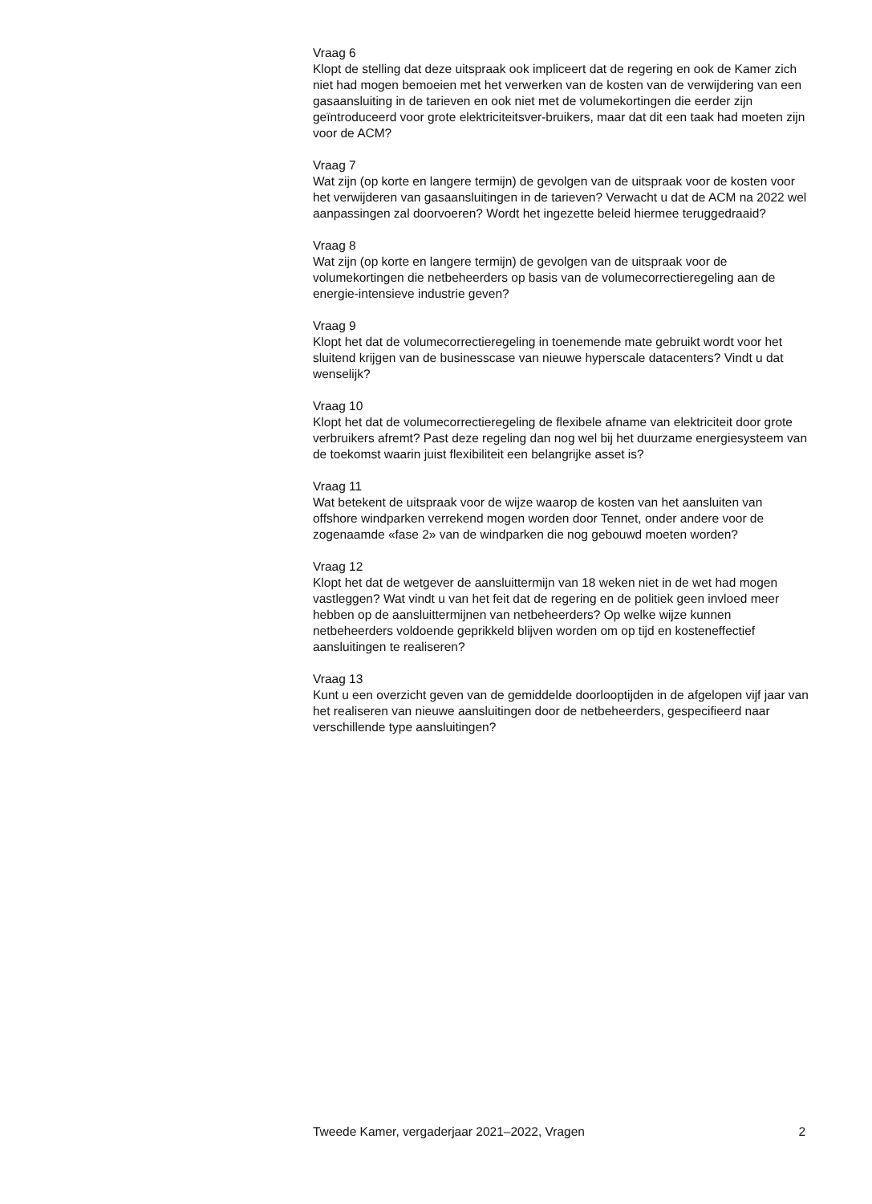Vraag 6
Klopt de stelling dat deze uitspraak ook impliceert dat de regering en ook de Kamer zich niet had mogen bemoeien met het verwerken van de kosten van de verwijdering van een gasaansluiting in de tarieven en ook niet met de volumekortingen die eerder zijn geïntroduceerd voor grote elektriciteitsver-bruikers, maar dat dit een taak had moeten zijn voor de ACM?
Vraag 7
Wat zijn (op korte en langere termijn) de gevolgen van de uitspraak voor de kosten voor het verwijderen van gasaansluitingen in de tarieven? Verwacht u dat de ACM na 2022 wel aanpassingen zal doorvoeren? Wordt het ingezette beleid hiermee teruggedraaid?
Vraag 8
Wat zijn (op korte en langere termijn) de gevolgen van de uitspraak voor de volumekortingen die netbeheerders op basis van de volumecorrectieregeling aan de energie-intensieve industrie geven?
Vraag 9
Klopt het dat de volumecorrectieregeling in toenemende mate gebruikt wordt voor het sluitend krijgen van de businesscase van nieuwe hyperscale datacenters? Vindt u dat wenselijk?
Vraag 10
Klopt het dat de volumecorrectieregeling de flexibele afname van elektriciteit door grote verbruikers afremt? Past deze regeling dan nog wel bij het duurzame energiesysteem van de toekomst waarin juist flexibiliteit een belangrijke asset is?
Vraag 11
Wat betekent de uitspraak voor de wijze waarop de kosten van het aansluiten van offshore windparken verrekend mogen worden door Tennet, onder andere voor de zogenaamde «fase 2» van de windparken die nog gebouwd moeten worden?
Vraag 12
Klopt het dat de wetgever de aansluittermijn van 18 weken niet in de wet had mogen vastleggen? Wat vindt u van het feit dat de regering en de politiek geen invloed meer hebben op de aansluittermijnen van netbeheerders? Op welke wijze kunnen netbeheerders voldoende geprikkeld blijven worden om op tijd en kosteneffectief aansluitingen te realiseren?
Vraag 13
Kunt u een overzicht geven van de gemiddelde doorlooptijden in de afgelopen vijf jaar van het realiseren van nieuwe aansluitingen door de netbeheerders, gespecifieerd naar verschillende type aansluitingen?
Tweede Kamer, vergaderjaar 2021–2022, Vragen 2